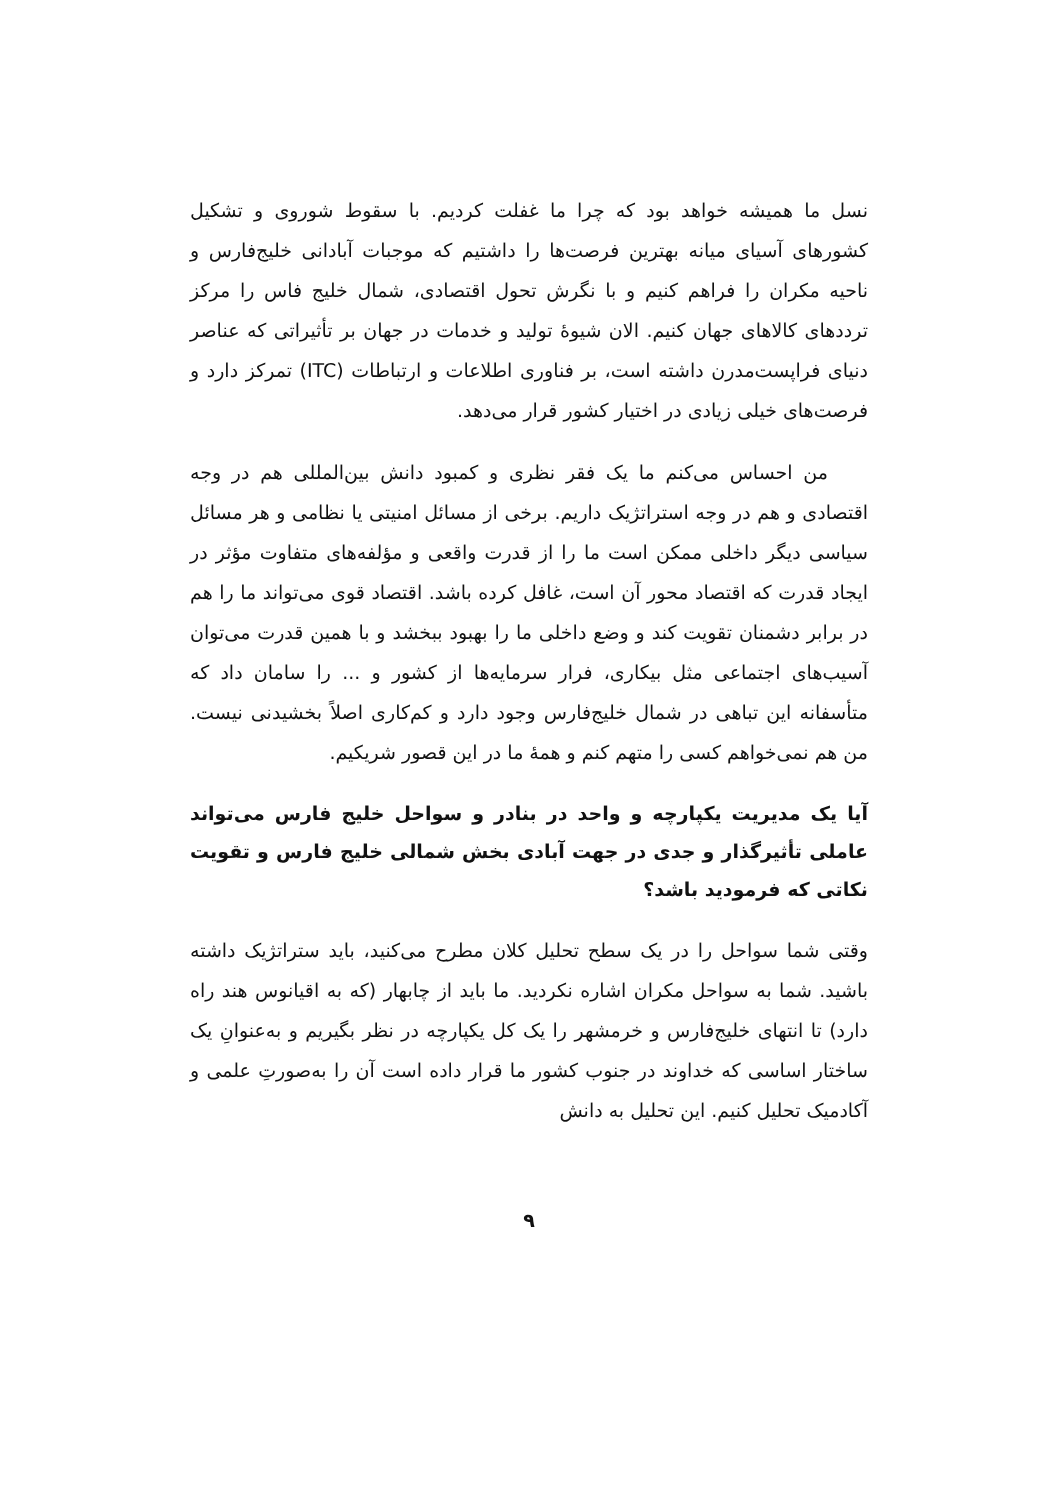نسل ما همیشه خواهد بود که چرا ما غفلت کردیم. با سقوط شوروی و تشکیل کشورهای آسیای میانه بهترین فرصت‌ها را داشتیم که موجبات آبادانی خلیج‌فارس و ناحیه مکران را فراهم کنیم و با نگرش تحول اقتصادی، شمال خلیج فاس را مرکز ترددهای کالاهای جهان کنیم. الان شیوهٔ تولید و خدمات در جهان بر تأثیراتی که عناصر دنیای فراپست‌مدرن داشته است، بر فناوری اطلاعات و ارتباطات (ITC) تمرکز دارد و فرصت‌های خیلی زیادی در اختیار کشور قرار می‌دهد.
من احساس می‌کنم ما یک فقر نظری و کمبود دانش بین‌المللی هم در وجه اقتصادی و هم در وجه استراتژیک داریم. برخی از مسائل امنیتی یا نظامی و هر مسائل سیاسی دیگر داخلی ممکن است ما را از قدرت واقعی و مؤلفه‌های متفاوت مؤثر در ایجاد قدرت که اقتصاد محور آن است، غافل کرده باشد. اقتصاد قوی می‌تواند ما را هم در برابر دشمنان تقویت کند و وضع داخلی ما را بهبود ببخشد و با همین قدرت می‌توان آسیب‌های اجتماعی مثل بیکاری، فرار سرمایه‌ها از کشور و ... را سامان داد که متأسفانه این تباهی در شمال خلیج‌فارس وجود دارد و کم‌کاری اصلاً بخشیدنی نیست. من هم نمی‌خواهم کسی را متهم کنم و همهٔ ما در این قصور شریکیم.
آیا یک مدیریت یکپارچه و واحد در بنادر و سواحل خلیج فارس می‌تواند عاملی تأثیرگذار و جدی در جهت آبادی بخش شمالی خلیج فارس و تقویت نکاتی که فرمودید باشد؟
وقتی شما سواحل را در یک سطح تحلیل کلان مطرح می‌کنید، باید ستراتژیک داشته باشید. شما به سواحل مکران اشاره نکردید. ما باید از چابهار (که به اقیانوس هند راه دارد) تا انتهای خلیج‌فارس و خرمشهر را یک کل یکپارچه در نظر بگیریم و به‌عنوانِ یک ساختار اساسی که خداوند در جنوب کشور ما قرار داده است آن را به‌صورتِ علمی و آکادمیک تحلیل کنیم. این تحلیل به دانش
۹